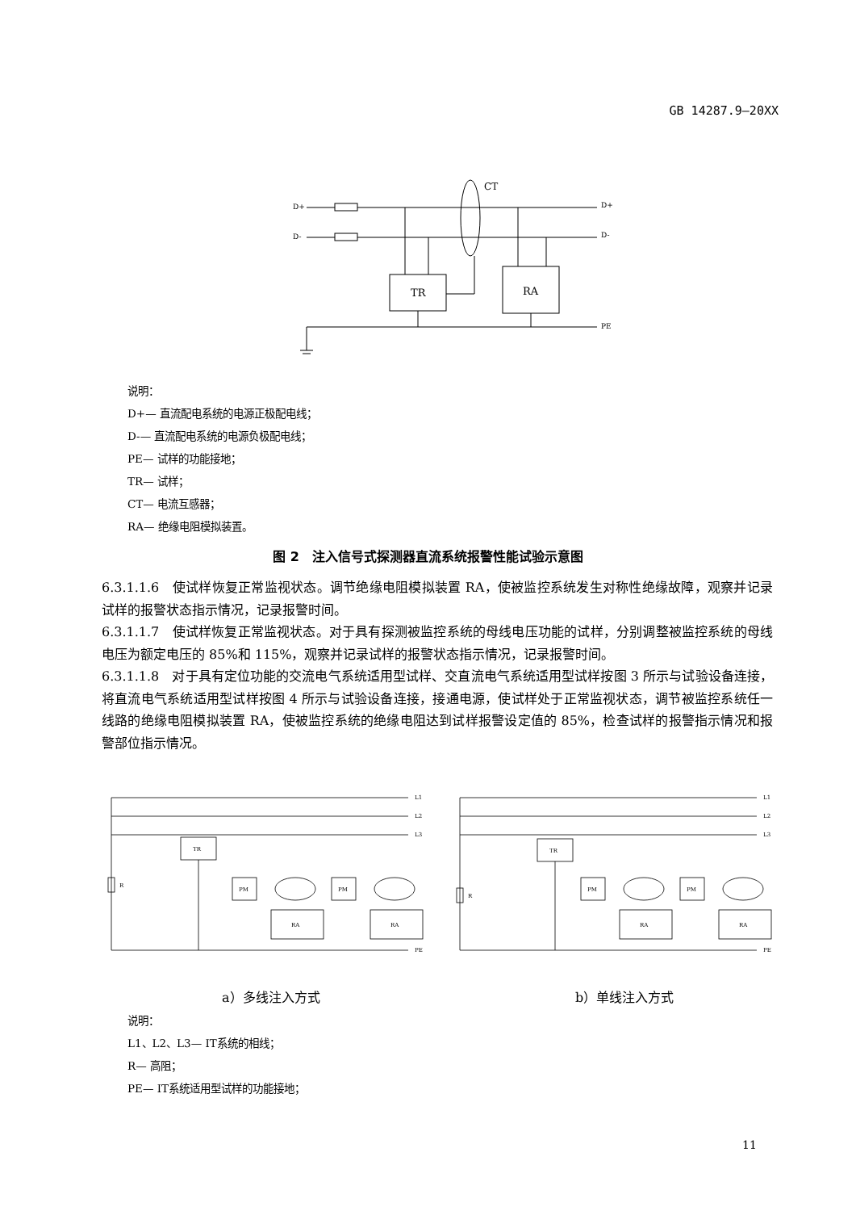GB 14287.9—20XX
D+
D-
D+
D-
CT
TR
RA
PE
说明：
D+— 直流配电系统的电源正极配电线；
D-— 直流配电系统的电源负极配电线；
PE— 试样的功能接地；
TR— 试样；
CT— 电流互感器；
RA— 绝缘电阻模拟装置。
图 2　注入信号式探测器直流系统报警性能试验示意图
6.3.1.1.6　使试样恢复正常监视状态。调节绝缘电阻模拟装置 RA，使被监控系统发生对称性绝缘故障，观察并记录试样的报警状态指示情况，记录报警时间。
6.3.1.1.7　使试样恢复正常监视状态。对于具有探测被监控系统的母线电压功能的试样，分别调整被监控系统的母线电压为额定电压的 85%和 115%，观察并记录试样的报警状态指示情况，记录报警时间。
6.3.1.1.8　对于具有定位功能的交流电气系统适用型试样、交直流电气系统适用型试样按图 3 所示与试验设备连接，将直流电气系统适用型试样按图 4 所示与试验设备连接，接通电源，使试样处于正常监视状态，调节被监控系统任一线路的绝缘电阻模拟装置 RA，使被监控系统的绝缘电阻达到试样报警设定值的 85%，检查试样的报警指示情况和报警部位指示情况。
L1
L2
L3
R
TR
PM
PM
RA
RA
PE
L1
L2
L3
R
TR
PM
PM
RA
RA
PE
a）多线注入方式 b）单线注入方式
说明：
L1、L2、L3— IT系统的相线；
R— 高阻；
PE— IT系统适用型试样的功能接地；
11